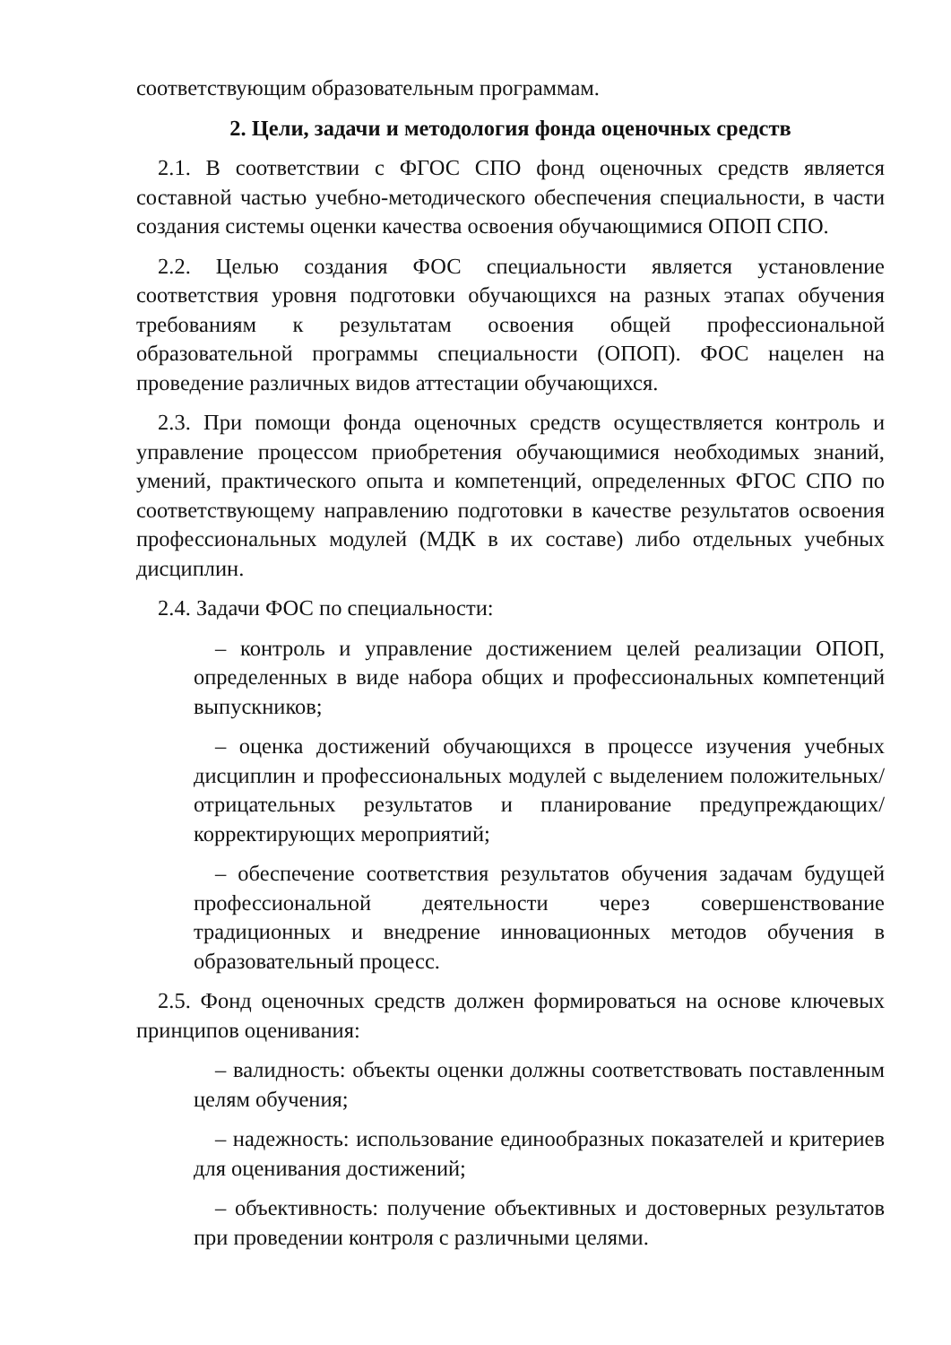соответствующим образовательным программам.
2. Цели, задачи и методология фонда оценочных средств
2.1. В соответствии с ФГОС СПО фонд оценочных средств является составной частью учебно-методического обеспечения специальности, в части создания системы оценки качества освоения обучающимися ОПОП СПО.
2.2. Целью создания ФОС специальности является установление соответствия уровня подготовки обучающихся на разных этапах обучения требованиям к результатам освоения общей профессиональной образовательной программы специальности (ОПОП). ФОС нацелен на проведение различных видов аттестации обучающихся.
2.3. При помощи фонда оценочных средств осуществляется контроль и управление процессом приобретения обучающимися необходимых знаний, умений, практического опыта и компетенций, определенных ФГОС СПО по соответствующему направлению подготовки в качестве результатов освоения профессиональных модулей (МДК в их составе) либо отдельных учебных дисциплин.
2.4. Задачи ФОС по специальности:
– контроль и управление достижением целей реализации ОПОП, определенных в виде набора общих и профессиональных компетенций выпускников;
– оценка достижений обучающихся в процессе изучения учебных дисциплин и профессиональных модулей с выделением положительных/отрицательных результатов и планирование предупреждающих/корректирующих мероприятий;
– обеспечение соответствия результатов обучения задачам будущей профессиональной деятельности через совершенствование традиционных и внедрение инновационных методов обучения в образовательный процесс.
2.5. Фонд оценочных средств должен формироваться на основе ключевых принципов оценивания:
– валидность: объекты оценки должны соответствовать поставленным целям обучения;
– надежность: использование единообразных показателей и критериев для оценивания достижений;
– объективность: получение объективных и достоверных результатов при проведении контроля с различными целями.